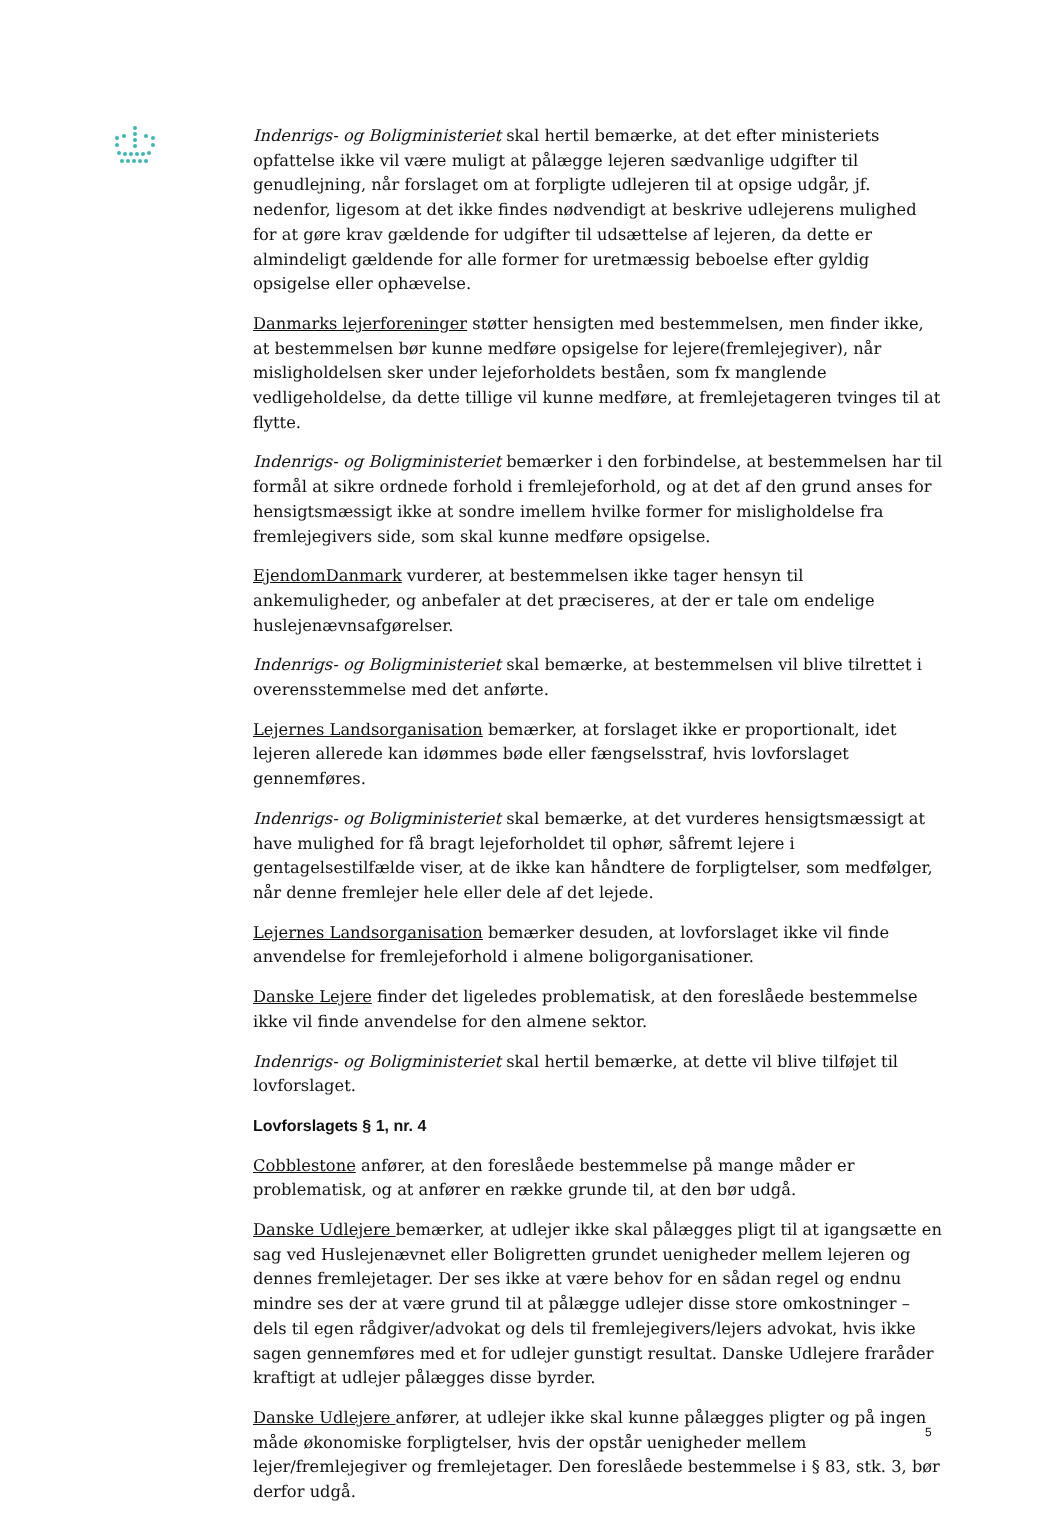Indenrigs- og Boligministeriet skal hertil bemærke, at det efter ministeriets opfattelse ikke vil være muligt at pålægge lejeren sædvanlige udgifter til genudlejning, når forslaget om at forpligte udlejeren til at opsige udgår, jf. nedenfor, ligesom at det ikke findes nødvendigt at beskrive udlejerens mulighed for at gøre krav gældende for udgifter til udsættelse af lejeren, da dette er almindeligt gældende for alle former for uretmæssig beboelse efter gyldig opsigelse eller ophævelse.
Danmarks lejerforeninger støtter hensigten med bestemmelsen, men finder ikke, at bestemmelsen bør kunne medføre opsigelse for lejere(fremlejegiver), når misligholdelsen sker under lejeforholdets beståen, som fx manglende vedligeholdelse, da dette tillige vil kunne medføre, at fremlejetageren tvinges til at flytte.
Indenrigs- og Boligministeriet bemærker i den forbindelse, at bestemmelsen har til formål at sikre ordnede forhold i fremlejeforhold, og at det af den grund anses for hensigtsmæssigt ikke at sondre imellem hvilke former for misligholdelse fra fremlejegivers side, som skal kunne medføre opsigelse.
EjendomDanmark vurderer, at bestemmelsen ikke tager hensyn til ankemuligheder, og anbefaler at det præciseres, at der er tale om endelige huslejenævnsafgørelser.
Indenrigs- og Boligministeriet skal bemærke, at bestemmelsen vil blive tilrettet i overensstemmelse med det anførte.
Lejernes Landsorganisation bemærker, at forslaget ikke er proportionalt, idet lejeren allerede kan idømmes bøde eller fængselsstraf, hvis lovforslaget gennemføres.
Indenrigs- og Boligministeriet skal bemærke, at det vurderes hensigtsmæssigt at have mulighed for få bragt lejeforholdet til ophør, såfremt lejere i gentagelsestilfælde viser, at de ikke kan håndtere de forpligtelser, som medfølger, når denne fremlejer hele eller dele af det lejede.
Lejernes Landsorganisation bemærker desuden, at lovforslaget ikke vil finde anvendelse for fremlejeforhold i almene boligorganisationer.
Danske Lejere finder det ligeledes problematisk, at den foreslåede bestemmelse ikke vil finde anvendelse for den almene sektor.
Indenrigs- og Boligministeriet skal hertil bemærke, at dette vil blive tilføjet til lovforslaget.
Lovforslagets § 1, nr. 4
Cobblestone anfører, at den foreslåede bestemmelse på mange måder er problematisk, og at anfører en række grunde til, at den bør udgå.
Danske Udlejere bemærker, at udlejer ikke skal pålægges pligt til at igangsætte en sag ved Huslejenævnet eller Boligretten grundet uenigheder mellem lejeren og dennes fremlejetager. Der ses ikke at være behov for en sådan regel og endnu mindre ses der at være grund til at pålægge udlejer disse store omkostninger – dels til egen rådgiver/advokat og dels til fremlejegivers/lejers advokat, hvis ikke sagen gennemføres med et for udlejer gunstigt resultat. Danske Udlejere fraråder kraftigt at udlejer pålægges disse byrder.
Danske Udlejere anfører, at udlejer ikke skal kunne pålægges pligter og på ingen måde økonomiske forpligtelser, hvis der opstår uenigheder mellem lejer/fremlejegiver og fremlejetager. Den foreslåede bestemmelse i § 83, stk. 3, bør derfor udgå.
5